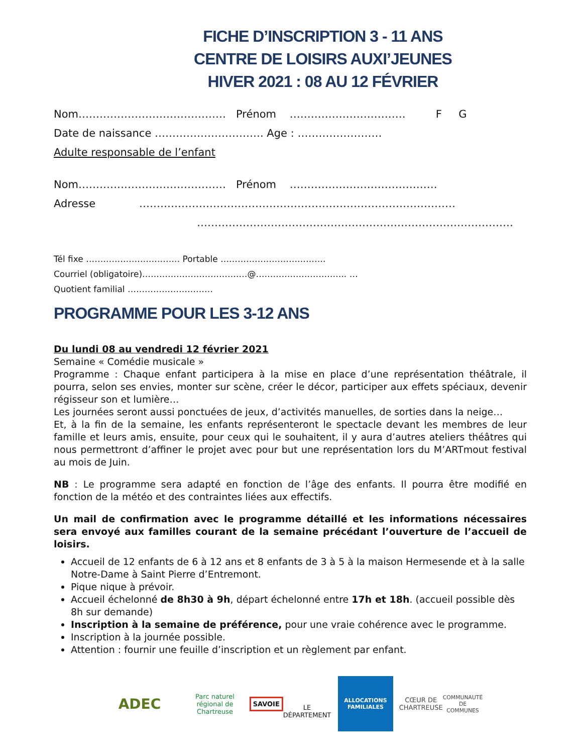FICHE D’INSCRIPTION 3 - 11 ANS
CENTRE DE LOISIRS AUXI’JEUNES
HIVER 2021 : 08 AU 12 FÉVRIER
Nom…………………………………… Prénom …………………………… F G
Date de naissance …………………………. Age : ……………………
Adulte responsable de l’enfant
Nom…………………………………… Prénom ……………………………………
Adresse ………………………………………………………………………………
………………………………………………………………………………
Tél fixe …………………………… Portable ……………………………….
Courriel (obligatoire)…………………………….…@………………………….. …
Quotient familial …………………………
PROGRAMME POUR LES 3-12 ANS
Du lundi 08 au vendredi 12 février 2021
Semaine « Comédie musicale »
Programme : Chaque enfant participera à la mise en place d’une représentation théâtrale, il pourra, selon ses envies, monter sur scène, créer le décor, participer aux effets spéciaux, devenir régisseur son et lumière…
Les journées seront aussi ponctuées de jeux, d’activités manuelles, de sorties dans la neige…
Et, à la fin de la semaine, les enfants représenteront le spectacle devant les membres de leur famille et leurs amis, ensuite, pour ceux qui le souhaitent, il y aura d’autres ateliers théâtres qui nous permettront d’affiner le projet avec pour but une représentation lors du M’ARTmout festival au mois de Juin.
NB : Le programme sera adapté en fonction de l’âge des enfants. Il pourra être modifié en fonction de la météo et des contraintes liées aux effectifs.
Un mail de confirmation avec le programme détaillé et les informations nécessaires sera envoyé aux familles courant de la semaine précédant l’ouverture de l’accueil de loisirs.
Accueil de 12 enfants de 6 à 12 ans et 8 enfants de 3 à 5 à la maison Hermesende et à la salle Notre-Dame à Saint Pierre d’Entremont.
Pique nique à prévoir.
Accueil échelonné de 8h30 à 9h, départ échelonné entre 17h et 18h. (accueil possible dès 8h sur demande)
Inscription à la semaine de préférence, pour une vraie cohérence avec le programme.
Inscription à la journée possible.
Attention : fournir une feuille d’inscription et un règlement par enfant.
ADEC
Parc naturel régional de Chartreuse
SAVOIE
LE DÉPARTEMENT
ALLOCATIONS FAMILIALES
CŒUR DE CHARTREUSE
COMMUNAUTÉ DE COMMUNES